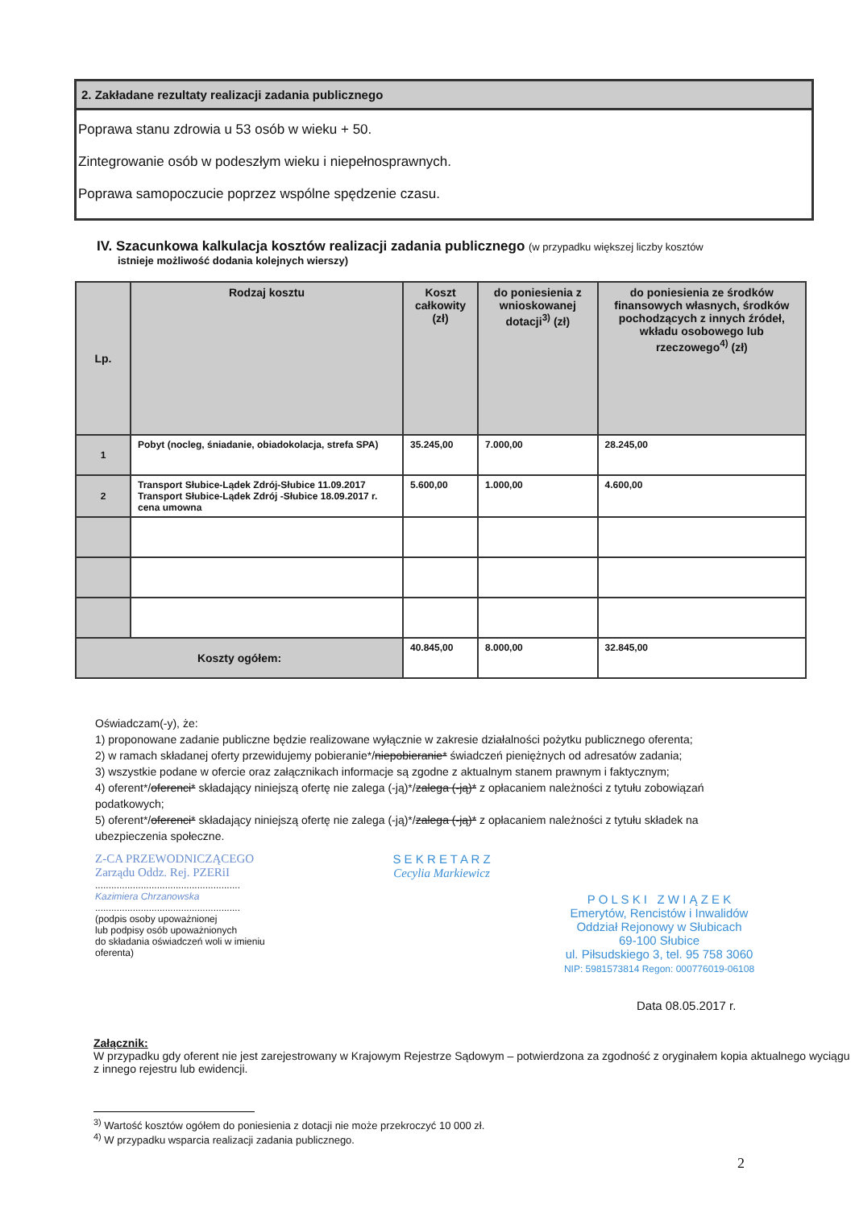2. Zakładane rezultaty realizacji zadania publicznego
Poprawa stanu zdrowia u 53 osób w wieku + 50.
Zintegrowanie osób w podeszłym wieku i niepełnosprawnych.
Poprawa samopoczucie poprzez wspólne spędzenie czasu.
IV. Szacunkowa kalkulacja kosztów realizacji zadania publicznego (w przypadku większej liczby kosztów
istnieje możliwość dodania kolejnych wierszy)
| Lp. | Rodzaj kosztu | Koszt całkowity (zł) | do poniesienia z wnioskowanej dotacji<sup>3)</sup> (zł) | do poniesienia ze środków finansowych własnych, środków pochodzących z innych źródeł, wkładu osobowego lub rzeczowego<sup>4)</sup> (zł) |
| --- | --- | --- | --- | --- |
| 1 | Pobyt (nocleg, śniadanie, obiadokolacja, strefa SPA) | 35.245,00 | 7.000,00 | 28.245,00 |
| 2 | Transport Słubice-Lądek Zdrój-Słubice 11.09.2017 Transport Słubice-Lądek Zdrój -Słubice 18.09.2017 r. cena umowna | 5.600,00 | 1.000,00 | 4.600,00 |
| Koszty ogółem: | | 40.845,00 | 8.000,00 | 32.845,00 |
Oświadczam(-y), że:
1) proponowane zadanie publiczne będzie realizowane wyłącznie w zakresie działalności pożytku publicznego oferenta;
2) w ramach składanej oferty przewidujemy pobieranie*/niepobieranie* świadczeń pieniężnych od adresatów zadania;
3) wszystkie podane w ofercie oraz załącznikach informacje są zgodne z aktualnym stanem prawnym i faktycznym;
4) oferent*/oferenci* składający niniejszą ofertę nie zalega (-ją)*/zalega (-ją)* z opłacaniem należności z tytułu zobowiązań podatkowych;
5) oferent*/oferenci* składający niniejszą ofertę nie zalega (-ją)*/zalega (-ją)* z opłacaniem należności z tytułu składek na ubezpieczenia społeczne.
Z-CA PRZEWODNICZĄCEGO
Zarządu Oddz. Rej. PZERiI
......................................................
Kazimiera Chrzanowska
......................................................
(podpis osoby upoważnionej
lub podpisy osób upoważnionych
do składania oświadczeń woli w imieniu
oferenta)
S E K R E T A R Z
Cecylia Markiewicz
P O L S K I Z W I Ą Z E K
Emerytów, Rencistów i Inwalidów
Oddział Rejonowy w Słubicach
69-100 Słubice
ul. Piłsudskiego 3, tel. 95 758 3060
NIP: 5981573814 Regon: 000776019-06108
Data 08.05.2017 r.
Załącznik:
W przypadku gdy oferent nie jest zarejestrowany w Krajowym Rejestrze Sądowym – potwierdzona za zgodność z oryginałem kopia aktualnego wyciągu z innego rejestru lub ewidencji.
<sup>3)</sup> Wartość kosztów ogółem do poniesienia z dotacji nie może przekroczyć 10 000 zł.
<sup>4)</sup> W przypadku wsparcia realizacji zadania publicznego.
2